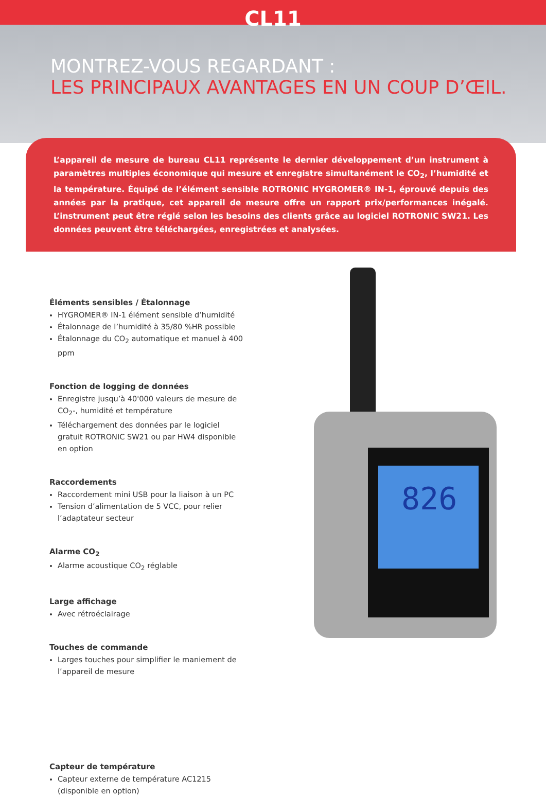CL11
MONTREZ-VOUS REGARDANT :
LES PRINCIPAUX AVANTAGES EN UN COUP D’ŒIL.
L’appareil de mesure de bureau CL11 représente le dernier développement d’un instrument à paramètres multiples économique qui mesure et enregistre simultanément le CO<sub>2</sub>, l’humidité et la température. Équipé de l’élément sensible ROTRONIC HYGROMER® IN-1, éprouvé depuis des années par la pratique, cet appareil de mesure offre un rapport prix/performances inégalé. L’instrument peut être réglé selon les besoins des clients grâce au logiciel ROTRONIC SW21. Les données peuvent être téléchargées, enregistrées et analysées.
826
Éléments sensibles / Étalonnage
HYGROMER® IN-1 élément sensible d’humidité
Étalonnage de l’humidité à 35/80 %HR possible
Étalonnage du CO<sub>2</sub> automatique et manuel à 400 ppm
Fonction de logging de données
Enregistre jusqu’à 40'000 valeurs de mesure de CO<sub>2</sub>-, humidité et température
Téléchargement des données par le logiciel gratuit ROTRONIC SW21 ou par HW4 disponible en option
Raccordements
Raccordement mini USB pour la liaison à un PC
Tension d’alimentation de 5 VCC, pour relier l’adaptateur secteur
Alarme CO<sub>2</sub>
Alarme acoustique CO<sub>2</sub> réglable
Large affichage
Avec rétroéclairage
Touches de commande
Larges touches pour simplifier le maniement de l’appareil de mesure
Capteur de température
Capteur externe de température AC1215 (disponible en option)